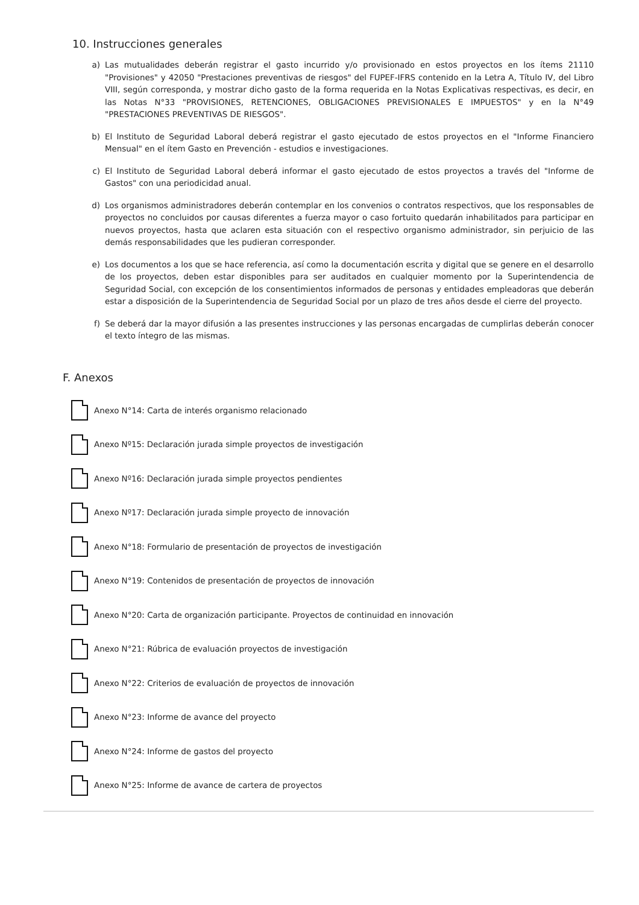10. Instrucciones generales
a) Las mutualidades deberán registrar el gasto incurrido y/o provisionado en estos proyectos en los ítems 21110 "Provisiones" y 42050 "Prestaciones preventivas de riesgos" del FUPEF-IFRS contenido en la Letra A, Título IV, del Libro VIII, según corresponda, y mostrar dicho gasto de la forma requerida en la Notas Explicativas respectivas, es decir, en las Notas N°33 "PROVISIONES, RETENCIONES, OBLIGACIONES PREVISIONALES E IMPUESTOS" y en la N°49 "PRESTACIONES PREVENTIVAS DE RIESGOS".
b) El Instituto de Seguridad Laboral deberá registrar el gasto ejecutado de estos proyectos en el "Informe Financiero Mensual" en el ítem Gasto en Prevención - estudios e investigaciones.
c) El Instituto de Seguridad Laboral deberá informar el gasto ejecutado de estos proyectos a través del "Informe de Gastos" con una periodicidad anual.
d) Los organismos administradores deberán contemplar en los convenios o contratos respectivos, que los responsables de proyectos no concluidos por causas diferentes a fuerza mayor o caso fortuito quedarán inhabilitados para participar en nuevos proyectos, hasta que aclaren esta situación con el respectivo organismo administrador, sin perjuicio de las demás responsabilidades que les pudieran corresponder.
e) Los documentos a los que se hace referencia, así como la documentación escrita y digital que se genere en el desarrollo de los proyectos, deben estar disponibles para ser auditados en cualquier momento por la Superintendencia de Seguridad Social, con excepción de los consentimientos informados de personas y entidades empleadoras que deberán estar a disposición de la Superintendencia de Seguridad Social por un plazo de tres años desde el cierre del proyecto.
f) Se deberá dar la mayor difusión a las presentes instrucciones y las personas encargadas de cumplirlas deberán conocer el texto íntegro de las mismas.
F. Anexos
Anexo N°14: Carta de interés organismo relacionado
Anexo Nº15: Declaración jurada simple proyectos de investigación
Anexo Nº16: Declaración jurada simple proyectos pendientes
Anexo Nº17: Declaración jurada simple proyecto de innovación
Anexo N°18: Formulario de presentación de proyectos de investigación
Anexo N°19: Contenidos de presentación de proyectos de innovación
Anexo N°20: Carta de organización participante. Proyectos de continuidad en innovación
Anexo N°21: Rúbrica de evaluación proyectos de investigación
Anexo N°22: Criterios de evaluación de proyectos de innovación
Anexo N°23: Informe de avance del proyecto
Anexo N°24: Informe de gastos del proyecto
Anexo N°25: Informe de avance de cartera de proyectos